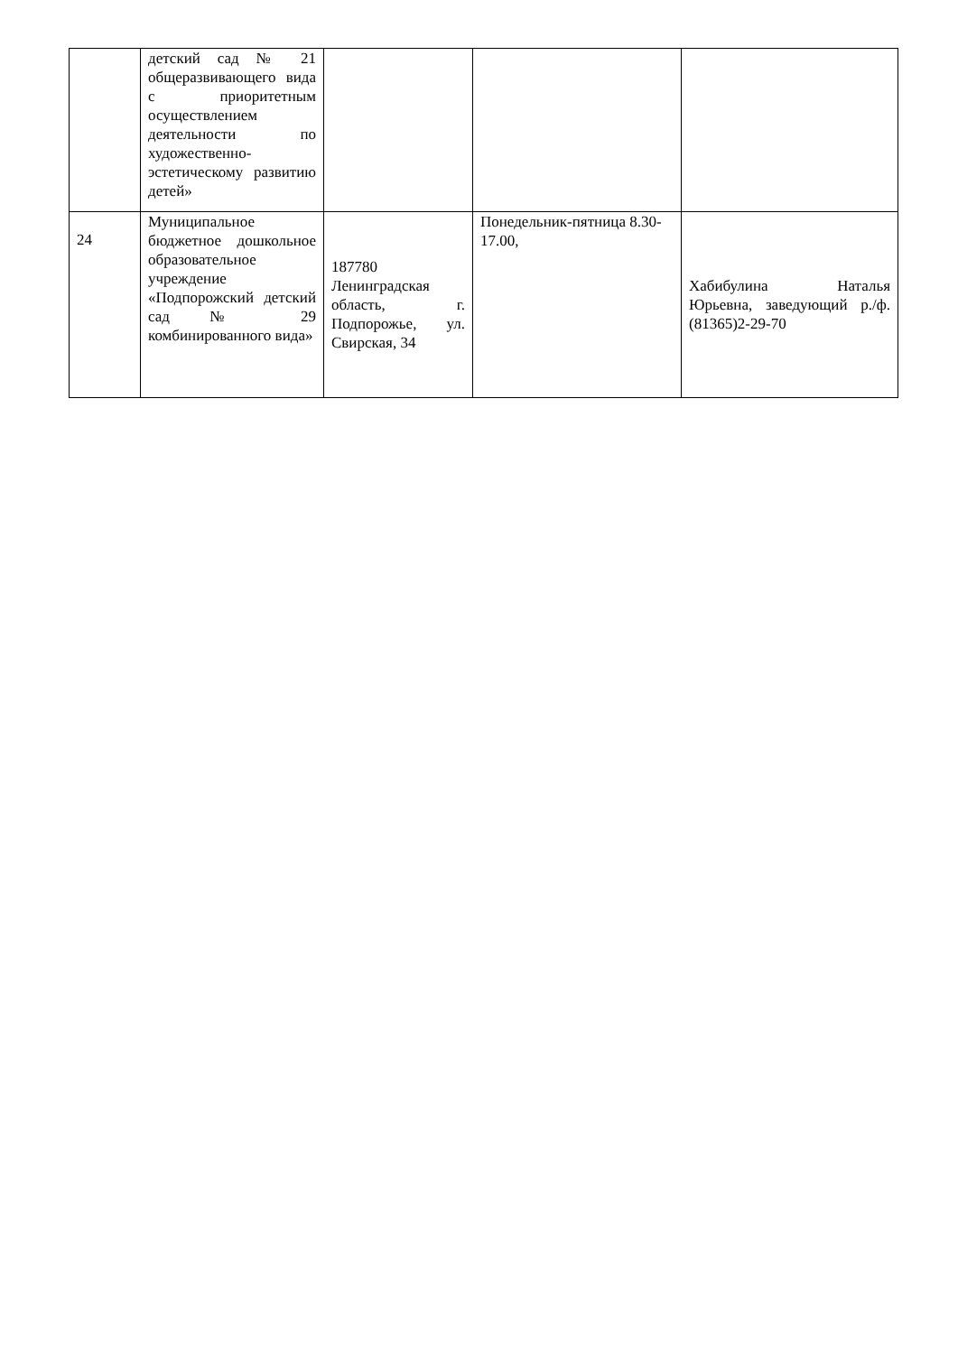| | детский сад № 21 общеразвивающего вида с приоритетным осуществлением деятельности по художественно-эстетическому развитию детей» | | | |
| 24 | Муниципальное бюджетное дошкольное образовательное учреждение «Подпорожский детский сад № 29 комбинированного вида» | 187780 Ленинградская область, г. Подпорожье, ул. Свирская, 34 | Понедельник-пятница 8.30-17.00, | Хабибулина Наталья Юрьевна, заведующий р./ф. (81365)2-29-70 |